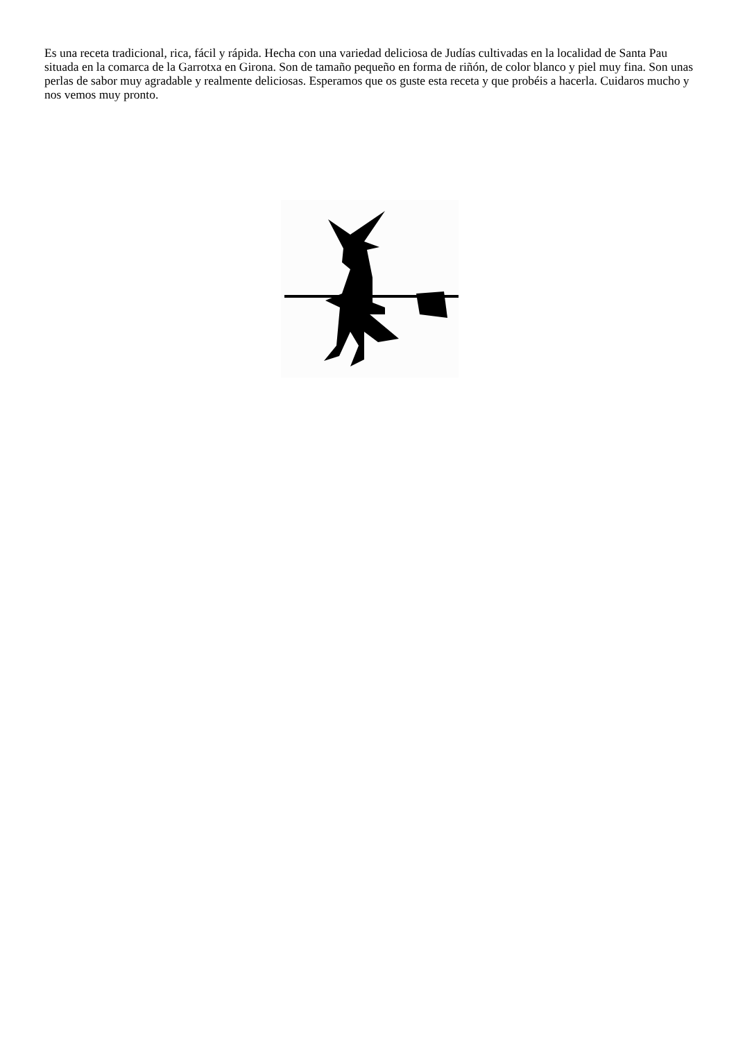Es una receta tradicional, rica, fácil y rápida. Hecha con una variedad deliciosa de Judías cultivadas en la localidad de Santa Pau situada en la comarca de la Garrotxa en Girona. Son de tamaño pequeño en forma de riñón, de color blanco y piel muy fina. Son unas perlas de sabor muy agradable y realmente deliciosas. Esperamos que os guste esta receta y que probéis a hacerla. Cuidaros mucho y nos vemos muy pronto.